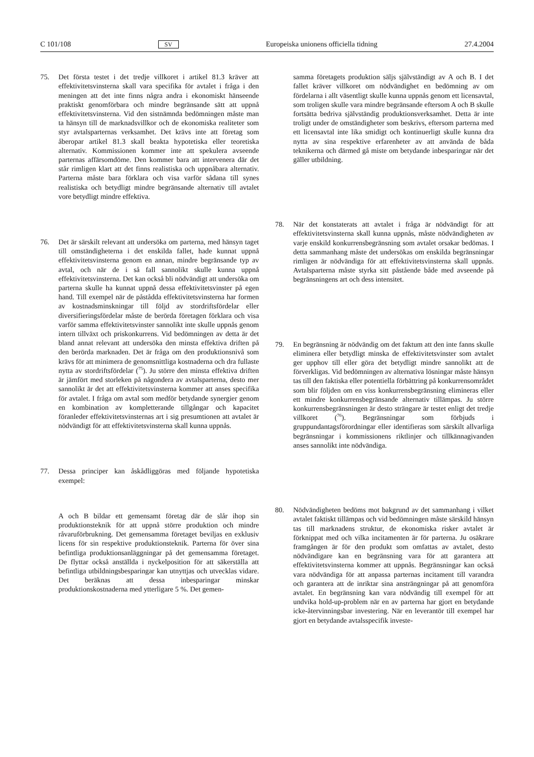C 101/108 SV Europeiska unionens officiella tidning 27.4.2004
75. Det första testet i det tredje villkoret i artikel 81.3 kräver att effektivitetsvinsterna skall vara specifika för avtalet i fråga i den meningen att det inte finns några andra i ekonomiskt hänseende praktiskt genomförbara och mindre begränsande sätt att uppnå effektivitetsvinsterna. Vid den sistnämnda bedömningen måste man ta hänsyn till de marknadsvillkor och de ekonomiska realiteter som styr avtalsparternas verksamhet. Det krävs inte att företag som åberopar artikel 81.3 skall beakta hypotetiska eller teoretiska alternativ. Kommissionen kommer inte att spekulera avseende parternas affärsomdöme. Den kommer bara att intervenera där det står rimligen klart att det finns realistiska och uppnåbara alternativ. Parterna måste bara förklara och visa varför sådana till synes realistiska och betydligt mindre begränsande alternativ till avtalet vore betydligt mindre effektiva.
76. Det är särskilt relevant att undersöka om parterna, med hänsyn taget till omständigheterna i det enskilda fallet, hade kunnat uppnå effektivitetsvinsterna genom en annan, mindre begränsande typ av avtal, och när de i så fall sannolikt skulle kunna uppnå effektivitetsvinsterna. Det kan också bli nödvändigt att undersöka om parterna skulle ha kunnat uppnå dessa effektivitetsvinster på egen hand. Till exempel när de påstådda effektivitetsvinsterna har formen av kostnadsminskningar till följd av stordriftsfördelar eller diversifieringsfördelar måste de berörda företagen förklara och visa varför samma effektivitetsvinster sannolikt inte skulle uppnås genom intern tillväxt och priskonkurrens. Vid bedömningen av detta är det bland annat relevant att undersöka den minsta effektiva driften på den berörda marknaden. Det är fråga om den produktionsnivå som krävs för att minimera de genomsnittliga kostnaderna och dra fullaste nytta av stordriftsfördelar (<sup>75</sup>). Ju större den minsta effektiva driften är jämfört med storleken på någondera av avtalsparterna, desto mer sannolikt är det att effektivitetsvinsterna kommer att anses specifika för avtalet. I fråga om avtal som medför betydande synergier genom en kombination av kompletterande tillgångar och kapacitet föranleder effektivitetsvinsternas art i sig presumtionen att avtalet är nödvändigt för att effektivitetsvinsterna skall kunna uppnås.
77. Dessa principer kan åskådliggöras med följande hypotetiska exempel:
A och B bildar ett gemensamt företag där de slår ihop sin produktionsteknik för att uppnå större produktion och mindre råvaruförbrukning. Det gemensamma företaget beviljas en exklusiv licens för sin respektive produktionsteknik. Parterna för över sina befintliga produktionsanläggningar på det gemensamma företaget. De flyttar också anställda i nyckelposition för att säkerställa att befintliga utbildningsbesparingar kan utnyttjas och utvecklas vidare. Det beräknas att dessa inbesparingar minskar produktionskostnaderna med ytterligare 5 %. Det gemen-
samma företagets produktion säljs självständigt av A och B. I det fallet kräver villkoret om nödvändighet en bedömning av om fördelarna i allt väsentligt skulle kunna uppnås genom ett licensavtal, som troligen skulle vara mindre begränsande eftersom A och B skulle fortsätta bedriva självständig produktionsverksamhet. Detta är inte troligt under de omständigheter som beskrivs, eftersom parterna med ett licensavtal inte lika smidigt och kontinuerligt skulle kunna dra nytta av sina respektive erfarenheter av att använda de båda teknikerna och därmed gå miste om betydande inbesparingar när det gäller utbildning.
78. När det konstaterats att avtalet i fråga är nödvändigt för att effektivitetsvinsterna skall kunna uppnås, måste nödvändigheten av varje enskild konkurrensbegränsning som avtalet orsakar bedömas. I detta sammanhang måste det undersökas om enskilda begränsningar rimligen är nödvändiga för att effektivitetsvinsterna skall uppnås. Avtalsparterna måste styrka sitt påstående både med avseende på begränsningens art och dess intensitet.
79. En begränsning är nödvändig om det faktum att den inte fanns skulle eliminera eller betydligt minska de effektivitetsvinster som avtalet ger upphov till eller göra det betydligt mindre sannolikt att de förverkligas. Vid bedömningen av alternativa lösningar måste hänsyn tas till den faktiska eller potentiella förbättring på konkurrensområdet som blir följden om en viss konkurrensbegränsning elimineras eller ett mindre konkurrensbegränsande alternativ tillämpas. Ju större konkurrensbegränsningen är desto strängare är testet enligt det tredje villkoret (<sup>76</sup>). Begränsningar som förbjuds i gruppundantagsförordningar eller identifieras som särskilt allvarliga begränsningar i kommissionens riktlinjer och tillkännagivanden anses sannolikt inte nödvändiga.
80. Nödvändigheten bedöms mot bakgrund av det sammanhang i vilket avtalet faktiskt tillämpas och vid bedömningen måste särskild hänsyn tas till marknadens struktur, de ekonomiska risker avtalet är förknippat med och vilka incitamenten är för parterna. Ju osäkrare framgången är för den produkt som omfattas av avtalet, desto nödvändigare kan en begränsning vara för att garantera att effektivitetsvinsterna kommer att uppnås. Begränsningar kan också vara nödvändiga för att anpassa parternas incitament till varandra och garantera att de inriktar sina ansträngningar på att genomföra avtalet. En begränsning kan vara nödvändig till exempel för att undvika hold-up-problem när en av parterna har gjort en betydande icke-återvinningsbar investering. När en leverantör till exempel har gjort en betydande avtalsspecifik investe-